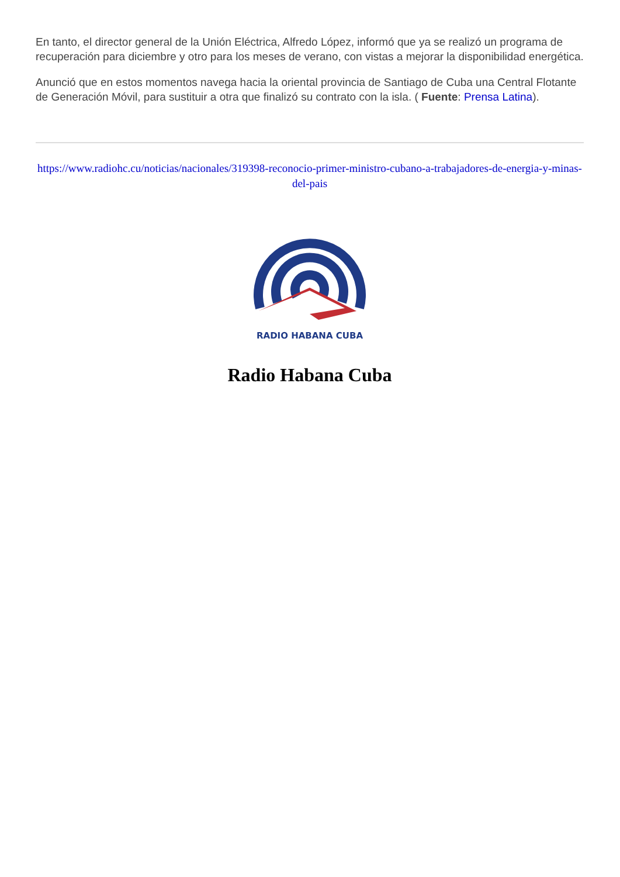En tanto, el director general de la Unión Eléctrica, Alfredo López, informó que ya se realizó un programa de recuperación para diciembre y otro para los meses de verano, con vistas a mejorar la disponibilidad energética.
Anunció que en estos momentos navega hacia la oriental provincia de Santiago de Cuba una Central Flotante de Generación Móvil, para sustituir a otra que finalizó su contrato con la isla. ( Fuente: Prensa Latina).
https://www.radiohc.cu/noticias/nacionales/319398-reconocio-primer-ministro-cubano-a-trabajadores-de-energia-y-minas-del-pais
RADIO HABANA CUBA
Radio Habana Cuba